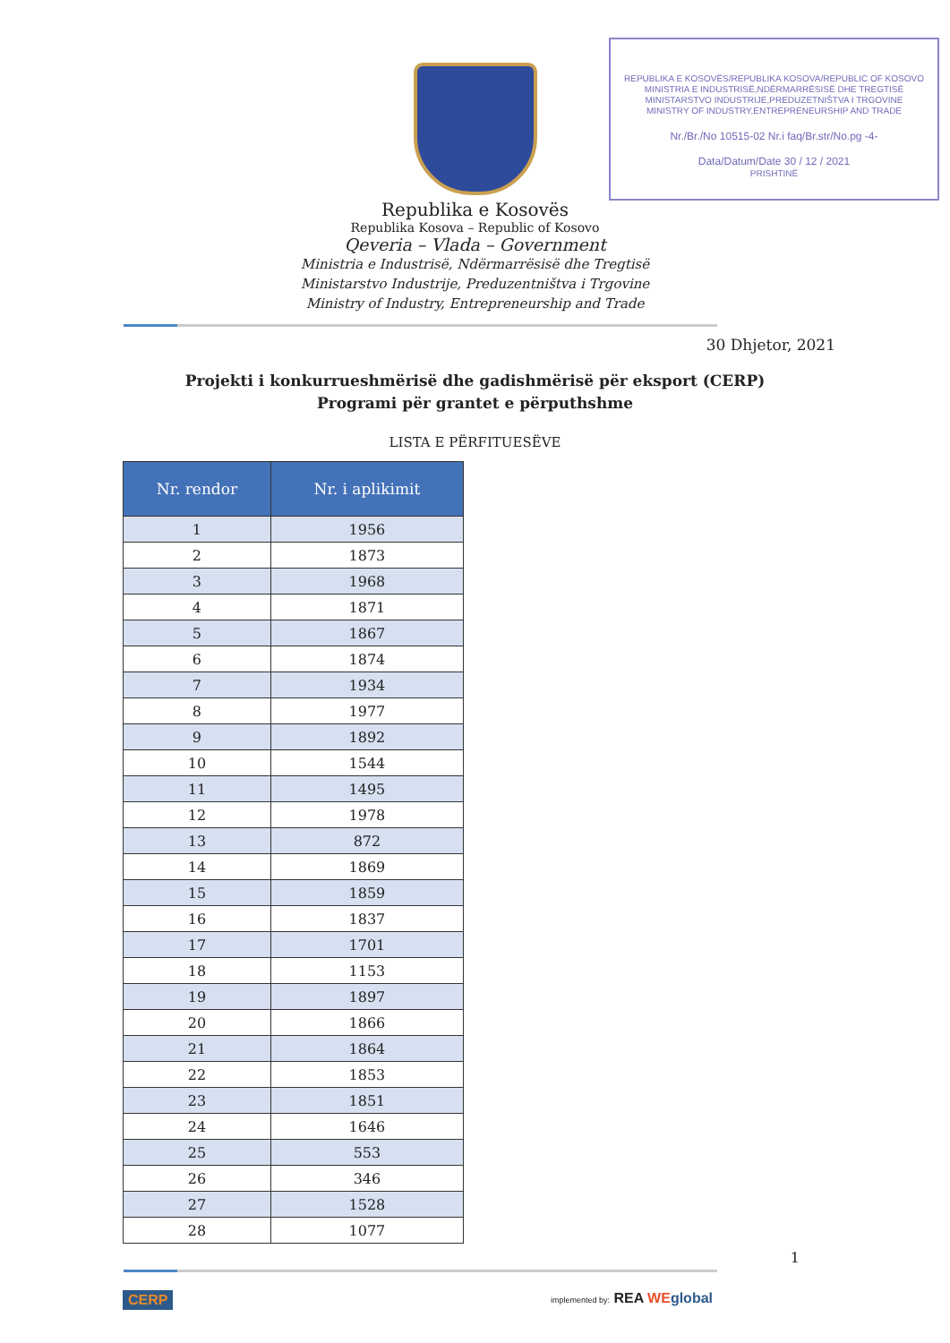REPUBLIKA E KOSOVËS/REPUBLIKA KOSOVA/REPUBLIC OF KOSOVO
MINISTRIA E INDUSTRISË,NDËRMARRËSISË DHE TREGTISË
MINISTARSTVO INDUSTRIJE,PREDUZETNIŠTVA I TRGOVINE
MINISTRY OF INDUSTRY,ENTREPRENEURSHIP AND TRADE
Nr./Br./No 10515-02 Nr.i faq/Br.str/No.pg -4-
Data/Datum/Date 30 / 12 / 2021
PRISHTINË
Republika e Kosovës
Republika Kosova – Republic of Kosovo
Qeveria – Vlada – Government
Ministria e Industrisë, Ndërmarrësisë dhe Tregtisë
Ministarstvo Industrije, Preduzentništva i Trgovine
Ministry of Industry, Entrepreneurship and Trade
30 Dhjetor, 2021
Projekti i konkurrueshmërisë dhe gadishmërisë për eksport (CERP)
Programi për grantet e përputhshme
LISTA E PËRFITUESËVE
| Nr. rendor | Nr. i aplikimit |
| --- | --- |
| 1 | 1956 |
| 2 | 1873 |
| 3 | 1968 |
| 4 | 1871 |
| 5 | 1867 |
| 6 | 1874 |
| 7 | 1934 |
| 8 | 1977 |
| 9 | 1892 |
| 10 | 1544 |
| 11 | 1495 |
| 12 | 1978 |
| 13 | 872 |
| 14 | 1869 |
| 15 | 1859 |
| 16 | 1837 |
| 17 | 1701 |
| 18 | 1153 |
| 19 | 1897 |
| 20 | 1866 |
| 21 | 1864 |
| 22 | 1853 |
| 23 | 1851 |
| 24 | 1646 |
| 25 | 553 |
| 26 | 346 |
| 27 | 1528 |
| 28 | 1077 |
1
CERP implemented by: REA WE global